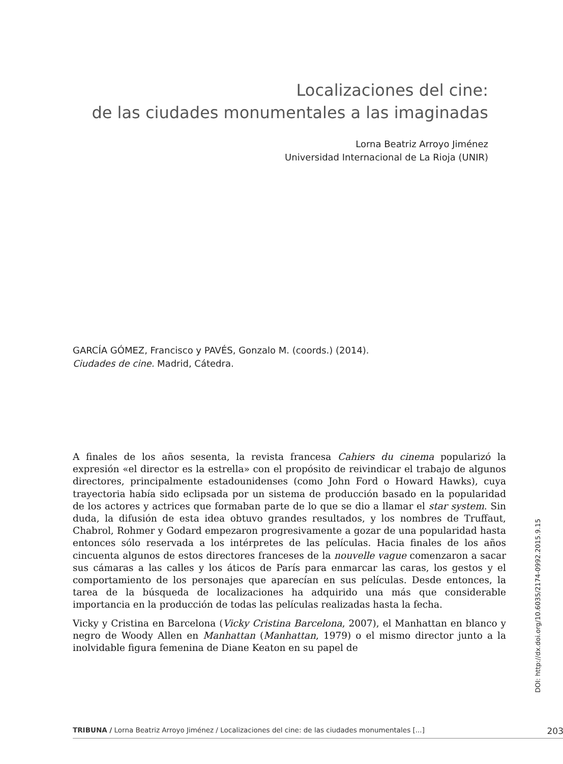Localizaciones del cine:
de las ciudades monumentales a las imaginadas
Lorna Beatriz Arroyo Jiménez
Universidad Internacional de La Rioja (UNIR)
GARCÍA GÓMEZ, Francisco y PAVÉS, Gonzalo M. (coords.) (2014).
Ciudades de cine. Madrid, Cátedra.
A finales de los años sesenta, la revista francesa Cahiers du cinema popularizó la expresión «el director es la estrella» con el propósito de reivindicar el trabajo de algunos directores, principalmente estadounidenses (como John Ford o Howard Hawks), cuya trayectoria había sido eclipsada por un sistema de producción basado en la popularidad de los actores y actrices que formaban parte de lo que se dio a llamar el star system. Sin duda, la difusión de esta idea obtuvo grandes resultados, y los nombres de Truffaut, Chabrol, Rohmer y Godard empezaron progresivamente a gozar de una popularidad hasta entonces sólo reservada a los intérpretes de las películas. Hacia finales de los años cincuenta algunos de estos directores franceses de la nouvelle vague comenzaron a sacar sus cámaras a las calles y los áticos de París para enmarcar las caras, los gestos y el comportamiento de los personajes que aparecían en sus películas. Desde entonces, la tarea de la búsqueda de localizaciones ha adquirido una más que considerable importancia en la producción de todas las películas realizadas hasta la fecha.
Vicky y Cristina en Barcelona (Vicky Cristina Barcelona, 2007), el Manhattan en blanco y negro de Woody Allen en Manhattan (Manhattan, 1979) o el mismo director junto a la inolvidable figura femenina de Diane Keaton en su papel de
DOI: http://dx.doi.org/10.6035/2174-0992.2015.9.15
TRIBUNA / Lorna Beatriz Arroyo Jiménez / Localizaciones del cine: de las ciudades monumentales [...] 203